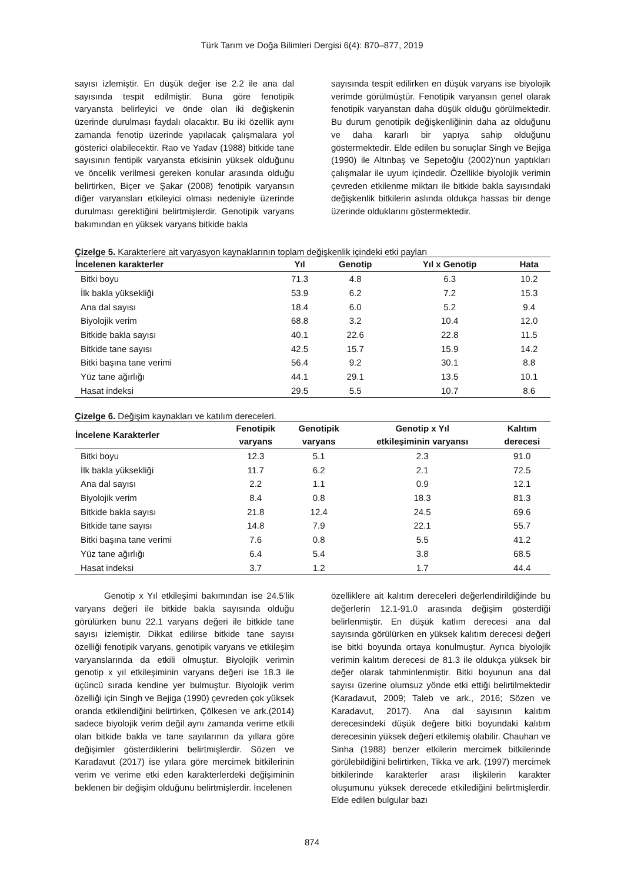Türk Tarım ve Doğa Bilimleri Dergisi 6(4): 870–877, 2019
sayısı izlemiştir. En düşük değer ise 2.2 ile ana dal sayısında tespit edilmiştir. Buna göre fenotipik varyansta belirleyici ve önde olan iki değişkenin üzerinde durulması faydalı olacaktır. Bu iki özellik aynı zamanda fenotip üzerinde yapılacak çalışmalara yol gösterici olabilecektir. Rao ve Yadav (1988) bitkide tane sayısının fentipik varyansta etkisinin yüksek olduğunu ve öncelik verilmesi gereken konular arasında olduğu belirtirken, Biçer ve Şakar (2008) fenotipik varyansın diğer varyansları etkileyici olması nedeniyle üzerinde durulması gerektiğini belirtmişlerdir. Genotipik varyans bakımından en yüksek varyans bitkide bakla
sayısında tespit edilirken en düşük varyans ise biyolojik verimde görülmüştür. Fenotipik varyansın genel olarak fenotipik varyanstan daha düşük olduğu görülmektedir. Bu durum genotipik değişkenliğinin daha az olduğunu ve daha kararlı bir yapıya sahip olduğunu göstermektedir. Elde edilen bu sonuçlar Singh ve Bejiga (1990) ile Altınbaş ve Sepetoğlu (2002)‘nun yaptıkları çalışmalar ile uyum içindedir. Özellikle biyolojik verimin çevreden etkilenme miktarı ile bitkide bakla sayısındaki değişkenlik bitkilerin aslında oldukça hassas bir denge üzerinde olduklarını göstermektedir.
Çizelge 5. Karakterlere ait varyasyon kaynaklarının toplam değişkenlik içindeki etki payları
| İncelenen karakterler | Yıl | Genotip | Yıl x Genotip | Hata |
| --- | --- | --- | --- | --- |
| Bitki boyu | 71.3 | 4.8 | 6.3 | 10.2 |
| İlk bakla yüksekliği | 53.9 | 6.2 | 7.2 | 15.3 |
| Ana dal sayısı | 18.4 | 6.0 | 5.2 | 9.4 |
| Biyolojik verim | 68.8 | 3.2 | 10.4 | 12.0 |
| Bitkide bakla sayısı | 40.1 | 22.6 | 22.8 | 11.5 |
| Bitkide tane sayısı | 42.5 | 15.7 | 15.9 | 14.2 |
| Bitki başına tane verimi | 56.4 | 9.2 | 30.1 | 8.8 |
| Yüz tane ağırlığı | 44.1 | 29.1 | 13.5 | 10.1 |
| Hasat indeksi | 29.5 | 5.5 | 10.7 | 8.6 |
Çizelge 6. Değişim kaynakları ve katılım dereceleri.
| İncelene Karakterler | Fenotipik varyans | Genotipik varyans | Genotip x Yıl etkileşiminin varyansı | Kalıtım derecesi |
| --- | --- | --- | --- | --- |
| Bitki boyu | 12.3 | 5.1 | 2.3 | 91.0 |
| İlk bakla yüksekliği | 11.7 | 6.2 | 2.1 | 72.5 |
| Ana dal sayısı | 2.2 | 1.1 | 0.9 | 12.1 |
| Biyolojik verim | 8.4 | 0.8 | 18.3 | 81.3 |
| Bitkide bakla sayısı | 21.8 | 12.4 | 24.5 | 69.6 |
| Bitkide tane sayısı | 14.8 | 7.9 | 22.1 | 55.7 |
| Bitki başına tane verimi | 7.6 | 0.8 | 5.5 | 41.2 |
| Yüz tane ağırlığı | 6.4 | 5.4 | 3.8 | 68.5 |
| Hasat indeksi | 3.7 | 1.2 | 1.7 | 44.4 |
Genotip x Yıl etkileşimi bakımından ise 24.5’lik varyans değeri ile bitkide bakla sayısında olduğu görülürken bunu 22.1 varyans değeri ile bitkide tane sayısı izlemiştir. Dikkat edilirse bitkide tane sayısı özelliği fenotipik varyans, genotipik varyans ve etkileşim varyanslarında da etkili olmuştur. Biyolojik verimin genotip x yıl etkileşiminin varyans değeri ise 18.3 ile üçüncü sırada kendine yer bulmuştur. Biyolojik verim özelliği için Singh ve Bejiga (1990) çevreden çok yüksek oranda etkilendiğini belirtirken, Çölkesen ve ark.(2014) sadece biyolojik verim değil aynı zamanda verime etkili olan bitkide bakla ve tane sayılarının da yıllara göre değişimler gösterdiklerini belirtmişlerdir. Sözen ve Karadavut (2017) ise yılara göre mercimek bitkilerinin verim ve verime etki eden karakterlerdeki değişiminin beklenen bir değişim olduğunu belirtmişlerdir. İncelenen
özelliklere ait kalıtım dereceleri değerlendirildiğinde bu değerlerin 12.1-91.0 arasında değişim gösterdiği belirlenmiştir. En düşük katlım derecesi ana dal sayısında görülürken en yüksek kalıtım derecesi değeri ise bitki boyunda ortaya konulmuştur. Ayrıca biyolojik verimin kalıtım derecesi de 81.3 ile oldukça yüksek bir değer olarak tahminlenmiştir. Bitki boyunun ana dal sayısı üzerine olumsuz yönde etki ettiği belirtilmektedir (Karadavut, 2009; Taleb ve ark., 2016; Sözen ve Karadavut, 2017). Ana dal sayısının kalıtım derecesindeki düşük değere bitki boyundaki kalıtım derecesinin yüksek değeri etkilemiş olabilir. Chauhan ve Sinha (1988) benzer etkilerin mercimek bitkilerinde görülebildiğini belirtirken, Tikka ve ark. (1997) mercimek bitkilerinde karakterler arası ilişkilerin karakter oluşumunu yüksek derecede etkilediğini belirtmişlerdir. Elde edilen bulgular bazı
874